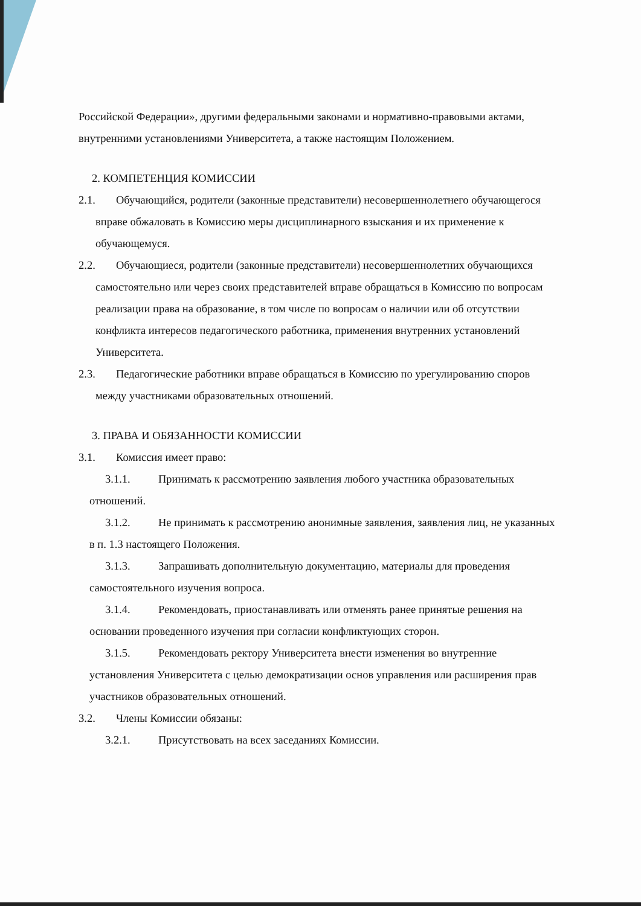Российской Федерации», другими федеральными законами и нормативно-правовыми актами, внутренними установлениями Университета, а также настоящим Положением.
2. КОМПЕТЕНЦИЯ КОМИССИИ
2.1. Обучающийся, родители (законные представители) несовершеннолетнего обучающегося вправе обжаловать в Комиссию меры дисциплинарного взыскания и их применение к обучающемуся.
2.2. Обучающиеся, родители (законные представители) несовершеннолетних обучающихся самостоятельно или через своих представителей вправе обращаться в Комиссию по вопросам реализации права на образование, в том числе по вопросам о наличии или об отсутствии конфликта интересов педагогического работника, применения внутренних установлений Университета.
2.3. Педагогические работники вправе обращаться в Комиссию по урегулированию споров между участниками образовательных отношений.
3. ПРАВА И ОБЯЗАННОСТИ КОМИССИИ
3.1. Комиссия имеет право:
3.1.1. Принимать к рассмотрению заявления любого участника образовательных отношений.
3.1.2. Не принимать к рассмотрению анонимные заявления, заявления лиц, не указанных в п. 1.3 настоящего Положения.
3.1.3. Запрашивать дополнительную документацию, материалы для проведения самостоятельного изучения вопроса.
3.1.4. Рекомендовать, приостанавливать или отменять ранее принятые решения на основании проведенного изучения при согласии конфликтующих сторон.
3.1.5. Рекомендовать ректору Университета внести изменения во внутренние установления Университета с целью демократизации основ управления или расширения прав участников образовательных отношений.
3.2. Члены Комиссии обязаны:
3.2.1. Присутствовать на всех заседаниях Комиссии.